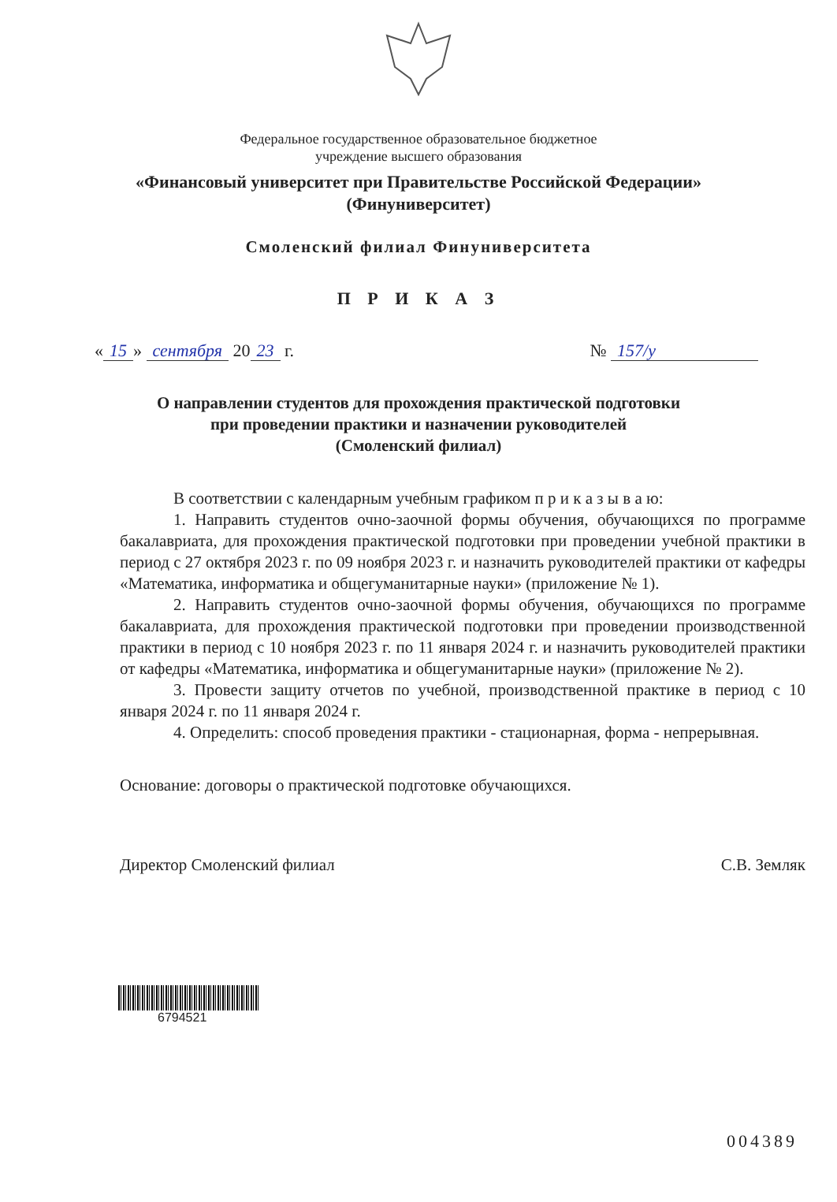Федеральное государственное образовательное бюджетное
учреждение высшего образования
«Финансовый университет при Правительстве Российской Федерации»
(Финуниверситет)
Смоленский филиал Финуниверситета
П Р И К А З
« 15 » сентября 20 23 г. № 157/у
О направлении студентов для прохождения практической подготовки
при проведении практики и назначении руководителей
(Смоленский филиал)
В соответствии с календарным учебным графиком п р и к а з ы в а ю:
1. Направить студентов очно-заочной формы обучения, обучающихся по программе бакалавриата, для прохождения практической подготовки при проведении учебной практики в период с 27 октября 2023 г. по 09 ноября 2023 г. и назначить руководителей практики от кафедры «Математика, информатика и общегуманитарные науки» (приложение № 1).
2. Направить студентов очно-заочной формы обучения, обучающихся по программе бакалавриата, для прохождения практической подготовки при проведении производственной практики в период с 10 ноября 2023 г. по 11 января 2024 г. и назначить руководителей практики от кафедры «Математика, информатика и общегуманитарные науки» (приложение № 2).
3. Провести защиту отчетов по учебной, производственной практике в период с 10 января 2024 г. по 11 января 2024 г.
4. Определить: способ проведения практики - стационарная, форма - непрерывная.
Основание: договоры о практической подготовке обучающихся.
Директор Смоленский филиал С.В. Земляк
6794521
004389